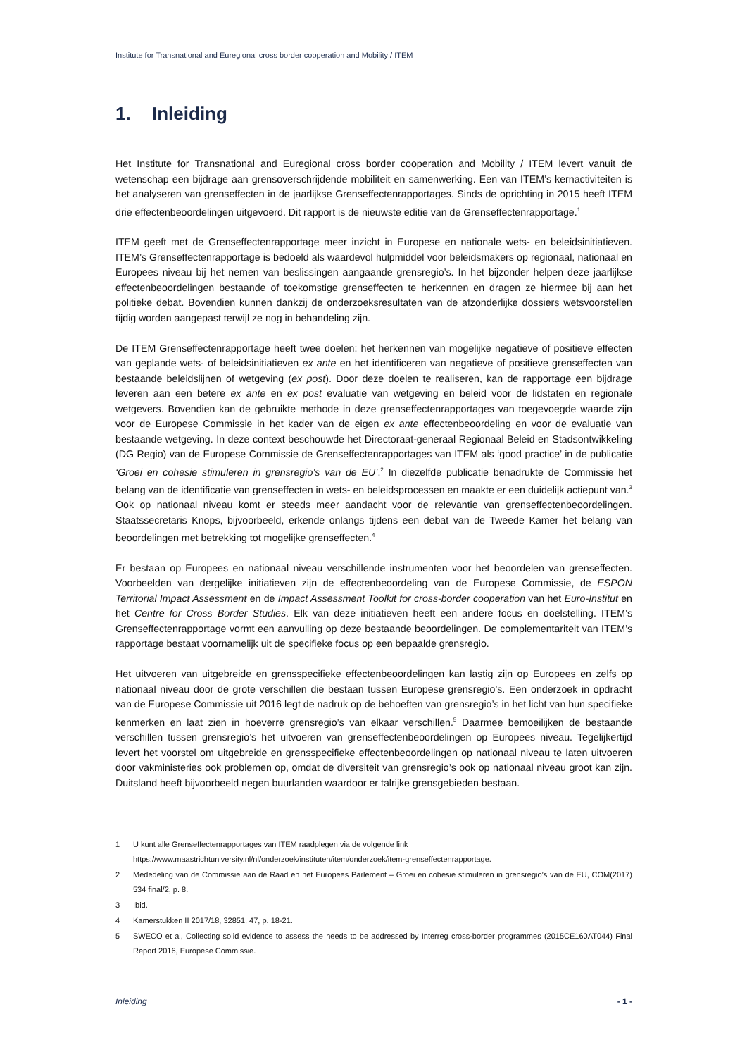Institute for Transnational and Euregional cross border cooperation and Mobility / ITEM
1. Inleiding
Het Institute for Transnational and Euregional cross border cooperation and Mobility / ITEM levert vanuit de wetenschap een bijdrage aan grensoverschrijdende mobiliteit en samenwerking. Een van ITEM’s kernactiviteiten is het analyseren van grenseffecten in de jaarlijkse Grenseffectenrapportages. Sinds de oprichting in 2015 heeft ITEM drie effectenbeoordelingen uitgevoerd. Dit rapport is de nieuwste editie van de Grenseffectenrapportage.<sup>1</sup>
ITEM geeft met de Grenseffectenrapportage meer inzicht in Europese en nationale wets- en beleidsinitiatieven. ITEM’s Grenseffectenrapportage is bedoeld als waardevol hulpmiddel voor beleidsmakers op regionaal, nationaal en Europees niveau bij het nemen van beslissingen aangaande grensregio’s. In het bijzonder helpen deze jaarlijkse effectenbeoordelingen bestaande of toekomstige grenseffecten te herkennen en dragen ze hiermee bij aan het politieke debat. Bovendien kunnen dankzij de onderzoeksresultaten van de afzonderlijke dossiers wetsvoorstellen tijdig worden aangepast terwijl ze nog in behandeling zijn.
De ITEM Grenseffectenrapportage heeft twee doelen: het herkennen van mogelijke negatieve of positieve effecten van geplande wets- of beleidsinitiatieven ex ante en het identificeren van negatieve of positieve grenseffecten van bestaande beleidslijnen of wetgeving (ex post). Door deze doelen te realiseren, kan de rapportage een bijdrage leveren aan een betere ex ante en ex post evaluatie van wetgeving en beleid voor de lidstaten en regionale wetgevers. Bovendien kan de gebruikte methode in deze grenseffectenrapportages van toegevoegde waarde zijn voor de Europese Commissie in het kader van de eigen ex ante effectenbeoordeling en voor de evaluatie van bestaande wetgeving. In deze context beschouwde het Directoraat-generaal Regionaal Beleid en Stadsontwikkeling (DG Regio) van de Europese Commissie de Grenseffectenrapportages van ITEM als ‘good practice’ in de publicatie ‘Groei en cohesie stimuleren in grensregio’s van de EU’.<sup>2</sup> In diezelfde publicatie benadrukte de Commissie het belang van de identificatie van grenseffecten in wets- en beleidsprocessen en maakte er een duidelijk actiepunt van.<sup>3</sup> Ook op nationaal niveau komt er steeds meer aandacht voor de relevantie van grenseffectenbeoordelingen. Staatssecretaris Knops, bijvoorbeeld, erkende onlangs tijdens een debat van de Tweede Kamer het belang van beoordelingen met betrekking tot mogelijke grenseffecten.<sup>4</sup>
Er bestaan op Europees en nationaal niveau verschillende instrumenten voor het beoordelen van grenseffecten. Voorbeelden van dergelijke initiatieven zijn de effectenbeoordeling van de Europese Commissie, de ESPON Territorial Impact Assessment en de Impact Assessment Toolkit for cross-border cooperation van het Euro-Institut en het Centre for Cross Border Studies. Elk van deze initiatieven heeft een andere focus en doelstelling. ITEM’s Grenseffectenrapportage vormt een aanvulling op deze bestaande beoordelingen. De complementariteit van ITEM’s rapportage bestaat voornamelijk uit de specifieke focus op een bepaalde grensregio.
Het uitvoeren van uitgebreide en grensspecifieke effectenbeoordelingen kan lastig zijn op Europees en zelfs op nationaal niveau door de grote verschillen die bestaan tussen Europese grensregio’s. Een onderzoek in opdracht van de Europese Commissie uit 2016 legt de nadruk op de behoeften van grensregio’s in het licht van hun specifieke kenmerken en laat zien in hoeverre grensregio’s van elkaar verschillen.<sup>5</sup> Daarmee bemoeilijken de bestaande verschillen tussen grensregio’s het uitvoeren van grenseffectenbeoordelingen op Europees niveau. Tegelijkertijd levert het voorstel om uitgebreide en grensspecifieke effectenbeoordelingen op nationaal niveau te laten uitvoeren door vakministeries ook problemen op, omdat de diversiteit van grensregio’s ook op nationaal niveau groot kan zijn. Duitsland heeft bijvoorbeeld negen buurlanden waardoor er talrijke grensgebieden bestaan.
1 U kunt alle Grenseffectenrapportages van ITEM raadplegen via de volgende link
https://www.maastrichtuniversity.nl/nl/onderzoek/instituten/item/onderzoek/item-grenseffectenrapportage.
2 Mededeling van de Commissie aan de Raad en het Europees Parlement – Groei en cohesie stimuleren in grensregio’s van de EU, COM(2017) 534 final/2, p. 8.
3 Ibid.
4 Kamerstukken II 2017/18, 32851, 47, p. 18-21.
5 SWECO et al, Collecting solid evidence to assess the needs to be addressed by Interreg cross-border programmes (2015CE160AT044) Final Report 2016, Europese Commissie.
Inleiding - 1 -